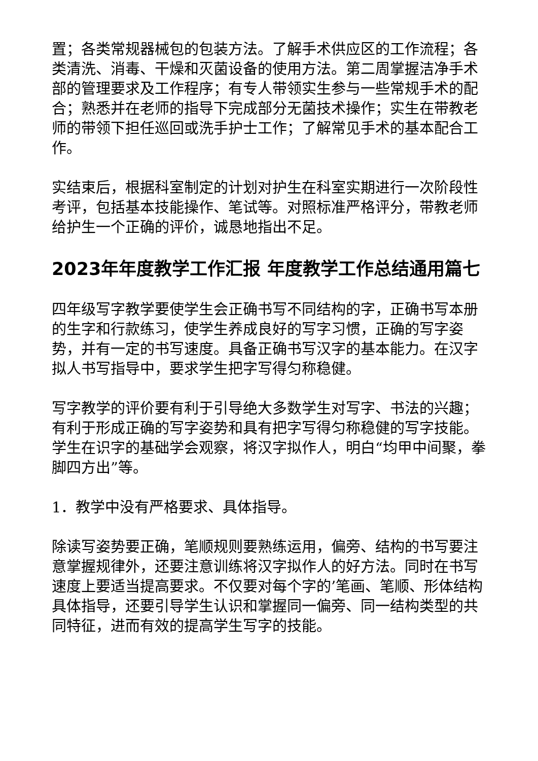置；各类常规器械包的包装方法。了解手术供应区的工作流程；各类清洗、消毒、干燥和灭菌设备的使用方法。第二周掌握洁净手术部的管理要求及工作程序；有专人带领实生参与一些常规手术的配合；熟悉并在老师的指导下完成部分无菌技术操作；实生在带教老师的带领下担任巡回或洗手护士工作；了解常见手术的基本配合工作。
实结束后，根据科室制定的计划对护生在科室实期进行一次阶段性考评，包括基本技能操作、笔试等。对照标准严格评分，带教老师给护生一个正确的评价，诚恳地指出不足。
2023年年度教学工作汇报 年度教学工作总结通用篇七
四年级写字教学要使学生会正确书写不同结构的字，正确书写本册的生字和行款练习，使学生养成良好的写字习惯，正确的写字姿势，并有一定的书写速度。具备正确书写汉字的基本能力。在汉字拟人书写指导中，要求学生把字写得匀称稳健。
写字教学的评价要有利于引导绝大多数学生对写字、书法的兴趣；有利于形成正确的写字姿势和具有把字写得匀称稳健的写字技能。学生在识字的基础学会观察，将汉字拟作人，明白“均甲中间聚，拳脚四方出”等。
1．教学中没有严格要求、具体指导。
除读写姿势要正确，笔顺规则要熟练运用，偏旁、结构的书写要注意掌握规律外，还要注意训练将汉字拟作人的好方法。同时在书写速度上要适当提高要求。不仅要对每个字的’笔画、笔顺、形体结构具体指导，还要引导学生认识和掌握同一偏旁、同一结构类型的共同特征，进而有效的提高学生写字的技能。